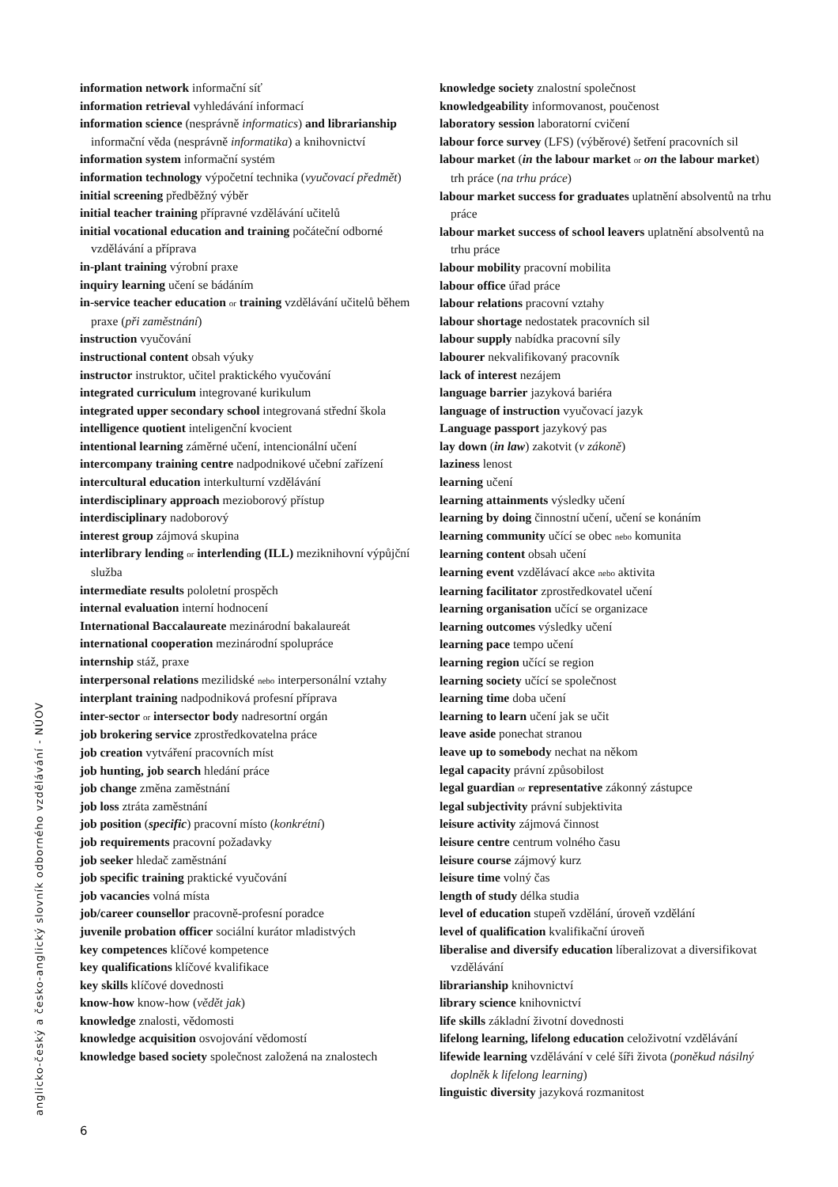information network informační síť
information retrieval vyhledávání informací
information science (nesprávně informatics) and librarianship informační věda (nesprávně informatika) a knihovnictví
information system informační systém
information technology výpočetní technika (vyučovací předmět)
initial screening předběžný výběr
initial teacher training přípravné vzdělávání učitelů
initial vocational education and training počáteční odborné vzdělávání a příprava
in-plant training výrobní praxe
inquiry learning učení se bádáním
in-service teacher education or training vzdělávání učitelů během praxe (při zaměstnání)
instruction vyučování
instructional content obsah výuky
instructor instruktor, učitel praktického vyučování
integrated curriculum integrované kurikulum
integrated upper secondary school integrovaná střední škola
intelligence quotient inteligenční kvocient
intentional learning záměrné učení, intencionální učení
intercompany training centre nadpodnikové učební zařízení
intercultural education interkulturní vzdělávání
interdisciplinary approach mezioborový přístup
interdisciplinary nadoborový
interest group zájmová skupina
interlibrary lending or interlending (ILL) meziknihovní výpůjční služba
intermediate results pololetní prospěch
internal evaluation interní hodnocení
International Baccalaureate mezinárodní bakalaureát
international cooperation mezinárodní spolupráce
internship stáž, praxe
interpersonal relations mezilidské nebo interpersonální vztahy
interplant training nadpodniková profesní příprava
inter-sector or intersector body nadresortní orgán
job brokering service zprostředkovatelna práce
job creation vytváření pracovních míst
job hunting, job search hledání práce
job change změna zaměstnání
job loss ztráta zaměstnání
job position (specific) pracovní místo (konkrétní)
job requirements pracovní požadavky
job seeker hledač zaměstnání
job specific training praktické vyučování
job vacancies volná místa
job/career counsellor pracovně-profesní poradce
juvenile probation officer sociální kurátor mladistvých
key competences klíčové kompetence
key qualifications klíčové kvalifikace
key skills klíčové dovednosti
know-how know-how (vědět jak)
knowledge znalosti, vědomosti
knowledge acquisition osvojování vědomostí
knowledge based society společnost založená na znalostech
knowledge society znalostní společnost
knowledgeability informovanost, poučenost
laboratory session laboratorní cvičení
labour force survey (LFS) (výběrové) šetření pracovních sil
labour market (in the labour market or on the labour market) trh práce (na trhu práce)
labour market success for graduates uplatnění absolventů na trhu práce
labour market success of school leavers uplatnění absolventů na trhu práce
labour mobility pracovní mobilita
labour office úřad práce
labour relations pracovní vztahy
labour shortage nedostatek pracovních sil
labour supply nabídka pracovní síly
labourer nekvalifikovaný pracovník
lack of interest nezájem
language barrier jazyková bariéra
language of instruction vyučovací jazyk
Language passport jazykový pas
lay down (in law) zakotvit (v zákoně)
laziness lenost
learning učení
learning attainments výsledky učení
learning by doing činnostní učení, učení se konáním
learning community učící se obec nebo komunita
learning content obsah učení
learning event vzdělávací akce nebo aktivita
learning facilitator zprostředkovatel učení
learning organisation učící se organizace
learning outcomes výsledky učení
learning pace tempo učení
learning region učící se region
learning society učící se společnost
learning time doba učení
learning to learn učení jak se učit
leave aside ponechat stranou
leave up to somebody nechat na někom
legal capacity právní způsobilost
legal guardian or representative zákonný zástupce
legal subjectivity právní subjektivita
leisure activity zájmová činnost
leisure centre centrum volného času
leisure course zájmový kurz
leisure time volný čas
length of study délka studia
level of education stupeň vzdělání, úroveň vzdělání
level of qualification kvalifikační úroveň
liberalise and diversify education líberalizovat a diversifikovat vzdělávání
librarianship knihovnictví
library science knihovnictví
life skills základní životní dovednosti
lifelong learning, lifelong education celoživotní vzdělávání
lifewide learning vzdělávání v celé šíři života (poněkud násilný doplněk k lifelong learning)
linguistic diversity jazyková rozmanitost
anglicko-český a česko-anglický slovník odborného vzdělávání - NÚOV
6